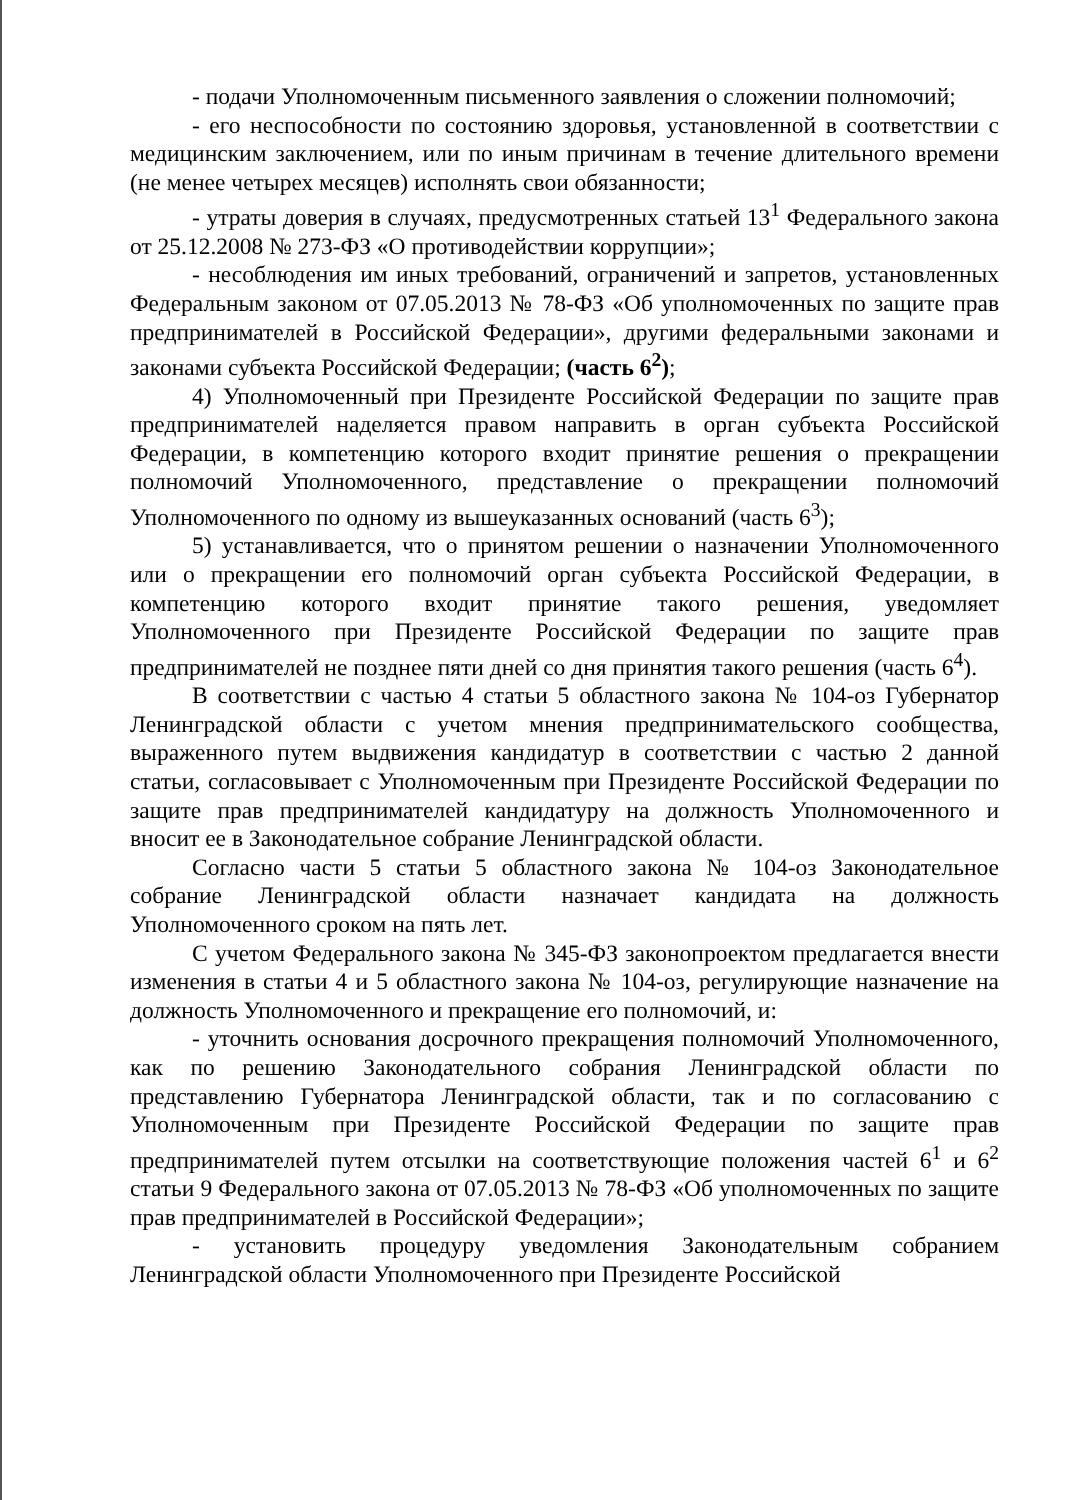- подачи Уполномоченным письменного заявления о сложении полномочий;
- его неспособности по состоянию здоровья, установленной в соответствии с медицинским заключением, или по иным причинам в течение длительного времени (не менее четырех месяцев) исполнять свои обязанности;
- утраты доверия в случаях, предусмотренных статьей 13<sup>1</sup> Федерального закона от 25.12.2008 № 273-ФЗ «О противодействии коррупции»;
- несоблюдения им иных требований, ограничений и запретов, установленных Федеральным законом от 07.05.2013 № 78-ФЗ «Об уполномоченных по защите прав предпринимателей в Российской Федерации», другими федеральными законами и законами субъекта Российской Федерации; (часть 6<sup>2</sup>);
4) Уполномоченный при Президенте Российской Федерации по защите прав предпринимателей наделяется правом направить в орган субъекта Российской Федерации, в компетенцию которого входит принятие решения о прекращении полномочий Уполномоченного, представление о прекращении полномочий Уполномоченного по одному из вышеуказанных оснований (часть 6<sup>3</sup>);
5) устанавливается, что о принятом решении о назначении Уполномоченного или о прекращении его полномочий орган субъекта Российской Федерации, в компетенцию которого входит принятие такого решения, уведомляет Уполномоченного при Президенте Российской Федерации по защите прав предпринимателей не позднее пяти дней со дня принятия такого решения (часть 6<sup>4</sup>).
В соответствии с частью 4 статьи 5 областного закона № 104-оз Губернатор Ленинградской области с учетом мнения предпринимательского сообщества, выраженного путем выдвижения кандидатур в соответствии с частью 2 данной статьи, согласовывает с Уполномоченным при Президенте Российской Федерации по защите прав предпринимателей кандидатуру на должность Уполномоченного и вносит ее в Законодательное собрание Ленинградской области.
Согласно части 5 статьи 5 областного закона № 104-оз Законодательное собрание Ленинградской области назначает кандидата на должность Уполномоченного сроком на пять лет.
С учетом Федерального закона № 345-ФЗ законопроектом предлагается внести изменения в статьи 4 и 5 областного закона № 104-оз, регулирующие назначение на должность Уполномоченного и прекращение его полномочий, и:
- уточнить основания досрочного прекращения полномочий Уполномоченного, как по решению Законодательного собрания Ленинградской области по представлению Губернатора Ленинградской области, так и по согласованию с Уполномоченным при Президенте Российской Федерации по защите прав предпринимателей путем отсылки на соответствующие положения частей 6<sup>1</sup> и 6<sup>2</sup> статьи 9 Федерального закона от 07.05.2013 № 78-ФЗ «Об уполномоченных по защите прав предпринимателей в Российской Федерации»;
- установить процедуру уведомления Законодательным собранием Ленинградской области Уполномоченного при Президенте Российской